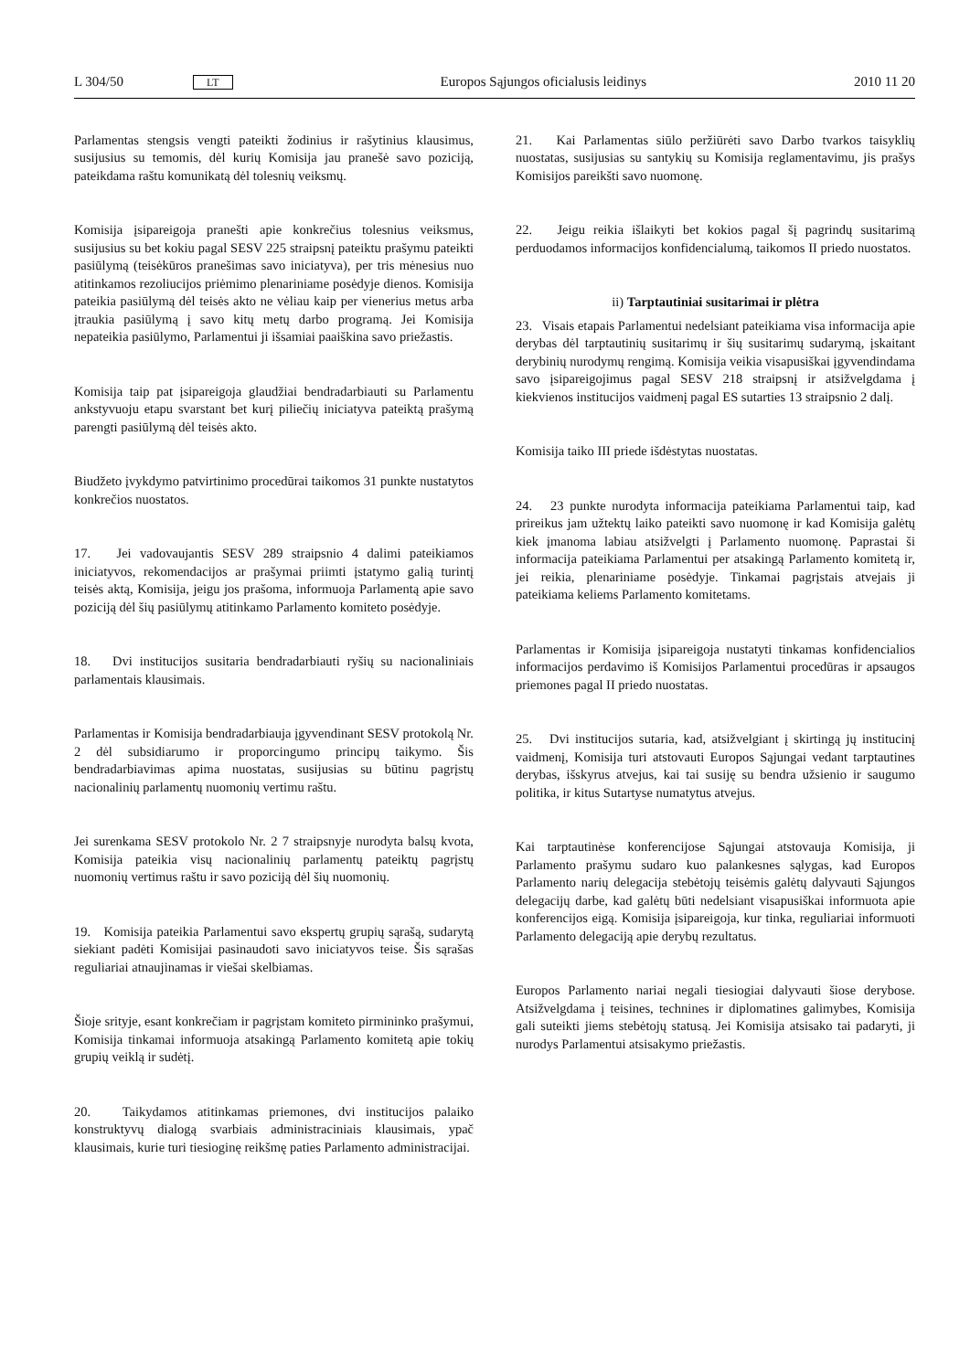L 304/50 LT Europos Sąjungos oficialusis leidinys 2010 11 20
Parlamentas stengsis vengti pateikti žodinius ir rašytinius klausimus, susijusius su temomis, dėl kurių Komisija jau pranešė savo poziciją, pateikdama raštu komunikatą dėl tolesnių veiksmų.
Komisija įsipareigoja pranešti apie konkrečius tolesnius veiksmus, susijusius su bet kokiu pagal SESV 225 straipsnį pateiktu prašymu pateikti pasiūlymą (teisėkūros pranešimas savo iniciatyva), per tris mėnesius nuo atitinkamos rezoliucijos priėmimo plenariniame posėdyje dienos. Komisija pateikia pasiūlymą dėl teisės akto ne vėliau kaip per vienerius metus arba įtraukia pasiūlymą į savo kitų metų darbo programą. Jei Komisija nepateikia pasiūlymo, Parlamentui ji išsamiai paaiškina savo priežastis.
Komisija taip pat įsipareigoja glaudžiai bendradarbiauti su Parlamentu ankstyvuoju etapu svarstant bet kurį piliečių iniciatyva pateiktą prašymą parengti pasiūlymą dėl teisės akto.
Biudžeto įvykdymo patvirtinimo procedūrai taikomos 31 punkte nustatytos konkrečios nuostatos.
17. Jei vadovaujantis SESV 289 straipsnio 4 dalimi pateikiamos iniciatyvos, rekomendacijos ar prašymai priimti įstatymo galią turintį teisės aktą, Komisija, jeigu jos prašoma, informuoja Parlamentą apie savo poziciją dėl šių pasiūlymų atitinkamo Parlamento komiteto posėdyje.
18. Dvi institucijos susitaria bendradarbiauti ryšių su nacionaliniais parlamentais klausimais.
Parlamentas ir Komisija bendradarbiauja įgyvendinant SESV protokolą Nr. 2 dėl subsidiarumo ir proporcingumo principų taikymo. Šis bendradarbiavimas apima nuostatas, susijusias su būtinu pagrįstų nacionalinių parlamentų nuomonių vertimu raštu.
Jei surenkama SESV protokolo Nr. 2 7 straipsnyje nurodyta balsų kvota, Komisija pateikia visų nacionalinių parlamentų pateiktų pagrįstų nuomonių vertimus raštu ir savo poziciją dėl šių nuomonių.
19. Komisija pateikia Parlamentui savo ekspertų grupių sąrašą, sudarytą siekiant padėti Komisijai pasinaudoti savo iniciatyvos teise. Šis sąrašas reguliariai atnaujinamas ir viešai skelbiamas.
Šioje srityje, esant konkrečiam ir pagrįstam komiteto pirmininko prašymui, Komisija tinkamai informuoja atsakingą Parlamento komitetą apie tokių grupių veiklą ir sudėtį.
20. Taikydamos atitinkamas priemones, dvi institucijos palaiko konstruktyvų dialogą svarbiais administraciniais klausimais, ypač klausimais, kurie turi tiesioginę reikšmę paties Parlamento administracijai.
21. Kai Parlamentas siūlo peržiūrėti savo Darbo tvarkos taisyklių nuostatas, susijusias su santykių su Komisija reglamentavimu, jis prašys Komisijos pareikšti savo nuomonę.
22. Jeigu reikia išlaikyti bet kokios pagal šį pagrindų susitarimą perduodamos informacijos konfidencialumą, taikomos II priedo nuostatos.
ii) Tarptautiniai susitarimai ir plėtra
23. Visais etapais Parlamentui nedelsiant pateikiama visa informacija apie derybas dėl tarptautinių susitarimų ir šių susitarimų sudarymą, įskaitant derybinių nurodymų rengimą. Komisija veikia visapusiškai įgyvendindama savo įsipareigojimus pagal SESV 218 straipsnį ir atsižvelgdama į kiekvienos institucijos vaidmenį pagal ES sutarties 13 straipsnio 2 dalį.
Komisija taiko III priede išdėstytas nuostatas.
24. 23 punkte nurodyta informacija pateikiama Parlamentui taip, kad prireikus jam užtektų laiko pateikti savo nuomonę ir kad Komisija galėtų kiek įmanoma labiau atsižvelgti į Parlamento nuomonę. Paprastai ši informacija pateikiama Parlamentui per atsakingą Parlamento komitetą ir, jei reikia, plenariniame posėdyje. Tinkamai pagrįstais atvejais ji pateikiama keliems Parlamento komitetams.
Parlamentas ir Komisija įsipareigoja nustatyti tinkamas konfidencialios informacijos perdavimo iš Komisijos Parlamentui procedūras ir apsaugos priemones pagal II priedo nuostatas.
25. Dvi institucijos sutaria, kad, atsižvelgiant į skirtingą jų institucinį vaidmenį, Komisija turi atstovauti Europos Sąjungai vedant tarptautines derybas, išskyrus atvejus, kai tai susiję su bendra užsienio ir saugumo politika, ir kitus Sutartyse numatytus atvejus.
Kai tarptautinėse konferencijose Sąjungai atstovauja Komisija, ji Parlamento prašymu sudaro kuo palankesnes sąlygas, kad Europos Parlamento narių delegacija stebėtojų teisėmis galėtų dalyvauti Sąjungos delegacijų darbe, kad galėtų būti nedelsiant visapusiškai informuota apie konferencijos eigą. Komisija įsipareigoja, kur tinka, reguliariai informuoti Parlamento delegaciją apie derybų rezultatus.
Europos Parlamento nariai negali tiesiogiai dalyvauti šiose derybose. Atsižvelgdama į teisines, technines ir diplomatines galimybes, Komisija gali suteikti jiems stebėtojų statusą. Jei Komisija atsisako tai padaryti, ji nurodys Parlamentui atsisakymo priežastis.